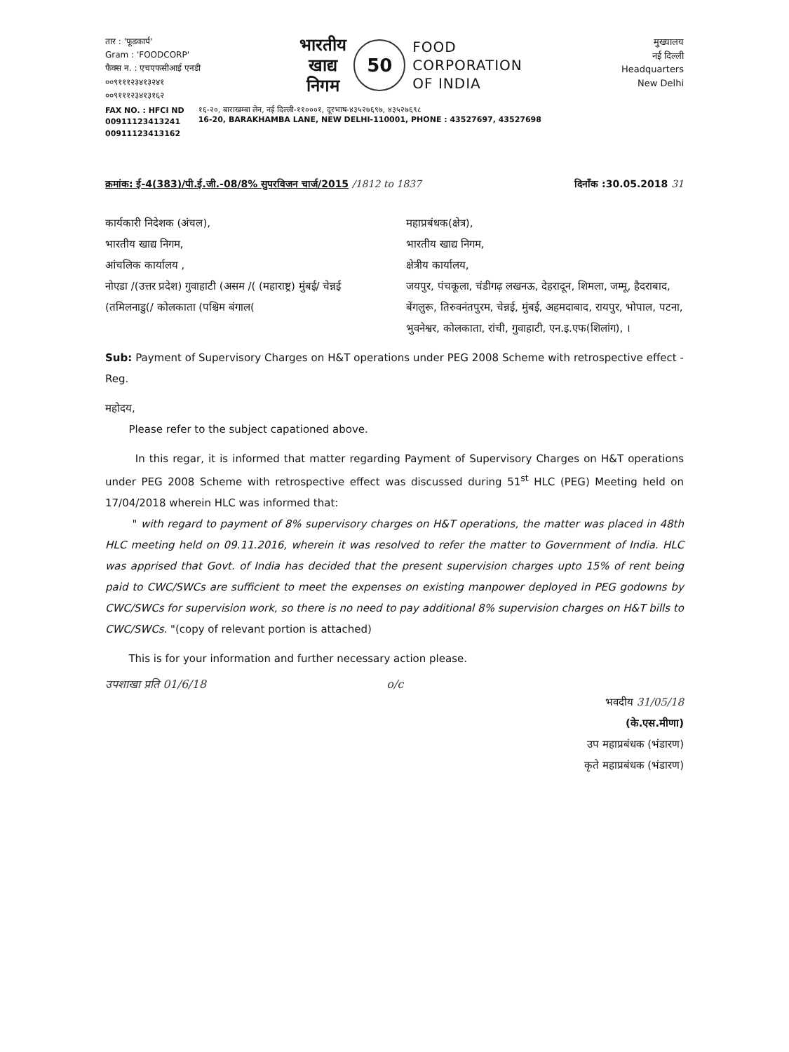तार : 'फूडकार्प'
Gram : 'FOODCORP'
फैक्स न. : एचएफसीआई एनडी
००९१११२३४१३२४१
००९१११२३४१३१६२
भारतीय
खाद्य
निगम
50
FOOD
CORPORATION
OF INDIA
मुख्यालय
नई दिल्ली
Headquarters
New Delhi
FAX NO. : HFCI ND
00911123413241
00911123413162
१६-२०, बाराखम्बा लेन, नई दिल्ली-११०००१, दूरभाष-४३५२७६९७, ४३५२७६९८
16-20, BARAKHAMBA LANE, NEW DELHI-110001, PHONE : 43527697, 43527698
क्रमांक: ई-4(383)/पी.ई.जी.-08/8% सुपरविजन चार्ज/2015 /1812 to 1837 दिनाँक :30.05.2018 31
कार्यकारी निदेशक (अंचल),
भारतीय खाद्य निगम,
आंचलिक कार्यालय ,
नोएडा /(उत्तर प्रदेश) गुवाहाटी (असम /( (महाराष्ट्र) मुंबई/ चेन्नई (तमिलनाडु(/ कोलकाता (पश्चिम बंगाल(
महाप्रबंधक(क्षेत्र),
भारतीय खाद्य निगम,
क्षेत्रीय कार्यालय,
जयपुर, पंचकूला, चंडीगढ़ लखनऊ, देहरादून, शिमला, जम्मू, हैदराबाद, बेंगलुरू, तिरुवनंतपुरम, चेन्नई, मुंबई, अहमदाबाद, रायपुर, भोपाल, पटना, भुवनेश्वर, कोलकाता, रांची, गुवाहाटी, एन.इ.एफ(शिलांग), ।
Sub: Payment of Supervisory Charges on H&T operations under PEG 2008 Scheme with retrospective effect - Reg.
महोदय,
Please refer to the subject capationed above.
In this regar, it is informed that matter regarding Payment of Supervisory Charges on H&T operations under PEG 2008 Scheme with retrospective effect was discussed during 51<sup>st</sup> HLC (PEG) Meeting held on 17/04/2018 wherein HLC was informed that:
" with regard to payment of 8% supervisory charges on H&T operations, the matter was placed in 48th HLC meeting held on 09.11.2016, wherein it was resolved to refer the matter to Government of India. HLC was apprised that Govt. of India has decided that the present supervision charges upto 15% of rent being paid to CWC/SWCs are sufficient to meet the expenses on existing manpower deployed in PEG godowns by CWC/SWCs for supervision work, so there is no need to pay additional 8% supervision charges on H&T bills to CWC/SWCs. "(copy of relevant portion is attached)
This is for your information and further necessary action please.
उपशाखा प्रति 01/6/18 o/c
भवदीय 31/05/18
(के.एस.मीणा)
उप महाप्रबंधक (भंडारण)
कृते महाप्रबंधक (भंडारण)